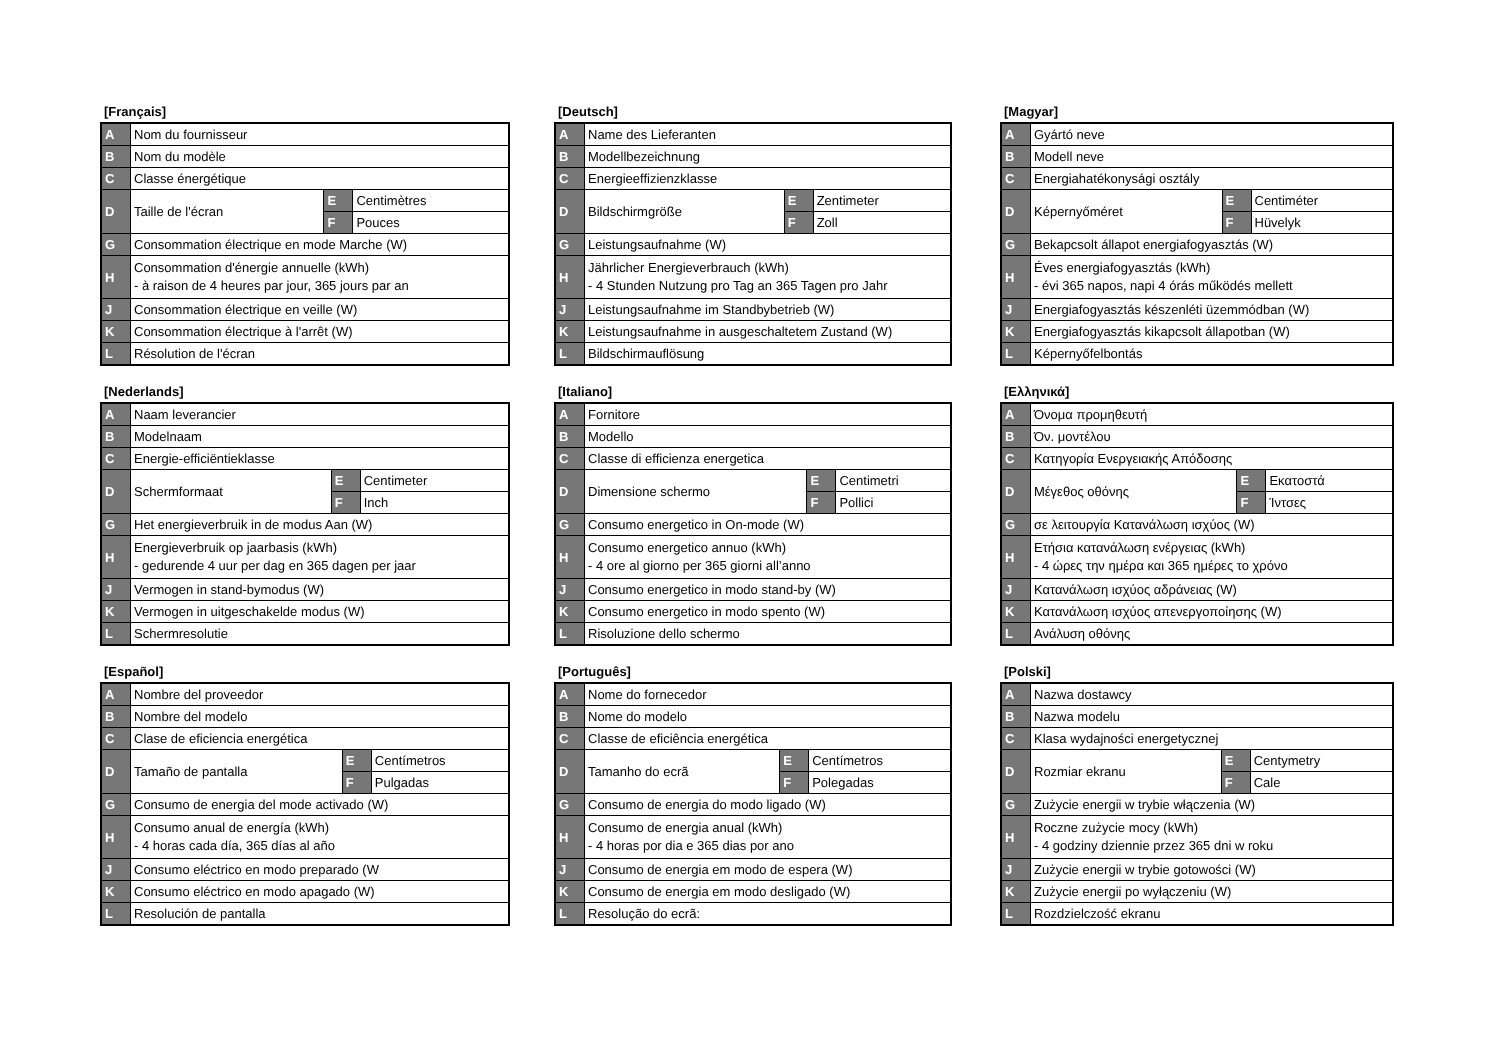[Français]
| A | Nom du fournisseur | | |
| B | Nom du modèle | | |
| C | Classe énergétique | | |
| D | Taille de l'écran | E | Centimètres |
| | | F | Pouces |
| G | Consommation électrique en mode Marche (W) | | |
| H | Consommation d'énergie annuelle (kWh) - à raison de 4 heures par jour, 365 jours par an | | |
| J | Consommation électrique en veille (W) | | |
| K | Consommation électrique à l'arrêt (W) | | |
| L | Résolution de l'écran | | |
[Deutsch]
| A | Name des Lieferanten | | |
| B | Modellbezeichnung | | |
| C | Energieeffizienzklasse | | |
| D | Bildschirmgröße | E | Zentimeter |
| | | F | Zoll |
| G | Leistungsaufnahme (W) | | |
| H | Jährlicher Energieverbrauch (kWh) - 4 Stunden Nutzung pro Tag an 365 Tagen pro Jahr | | |
| J | Leistungsaufnahme im Standbybetrieb (W) | | |
| K | Leistungsaufnahme in ausgeschaltetem Zustand (W) | | |
| L | Bildschirmauflösung | | |
[Magyar]
| A | Gyártó neve | | |
| B | Modell neve | | |
| C | Energiahatékonysági osztály | | |
| D | Képernyőméret | E | Centiméter |
| | | F | Hüvelyk |
| G | Bekapcsolt állapot energiafogyasztás (W) | | |
| H | Éves energiafogyasztás (kWh) - évi 365 napos, napi 4 órás működés mellett | | |
| J | Energiafogyasztás készenléti üzemmódban (W) | | |
| K | Energiafogyasztás kikapcsolt állapotban (W) | | |
| L | Képernyőfelbontás | | |
[Nederlands]
| A | Naam leverancier | | |
| B | Modelnaam | | |
| C | Energie-efficiëntieklasse | | |
| D | Schermformaat | E | Centimeter |
| | | F | Inch |
| G | Het energieverbruik in de modus Aan (W) | | |
| H | Energieverbruik op jaarbasis (kWh) - gedurende 4 uur per dag en 365 dagen per jaar | | |
| J | Vermogen in stand-bymodus (W) | | |
| K | Vermogen in uitgeschakelde modus (W) | | |
| L | Schermresolutie | | |
[Italiano]
| A | Fornitore | | |
| B | Modello | | |
| C | Classe di efficienza energetica | | |
| D | Dimensione schermo | E | Centimetri |
| | | F | Pollici |
| G | Consumo energetico in On-mode (W) | | |
| H | Consumo energetico annuo (kWh) - 4 ore al giorno per 365 giorni all’anno | | |
| J | Consumo energetico in modo stand-by (W) | | |
| K | Consumo energetico in modo spento (W) | | |
| L | Risoluzione dello schermo | | |
[Ελληνικά]
| A | Όνομα προμηθευτή | | |
| B | Όν. μοντέλου | | |
| C | Κατηγορία Ενεργειακής Απόδοσης | | |
| D | Μέγεθος οθόνης | E | Εκατοστά |
| | | F | Ίντσες |
| G | σε λειτουργία Κατανάλωση ισχύος (W) | | |
| H | Ετήσια κατανάλωση ενέργειας (kWh) - 4 ώρες την ημέρα και 365 ημέρες το χρόνο | | |
| J | Κατανάλωση ισχύος αδράνειας (W) | | |
| K | Κατανάλωση ισχύος απενεργοποίησης (W) | | |
| L | Ανάλυση οθόνης | | |
[Español]
| A | Nombre del proveedor | | |
| B | Nombre del modelo | | |
| C | Clase de eficiencia energética | | |
| D | Tamaño de pantalla | E | Centímetros |
| | | F | Pulgadas |
| G | Consumo de energia del mode activado (W) | | |
| H | Consumo anual de energía (kWh) - 4 horas cada día, 365 días al año | | |
| J | Consumo eléctrico en modo preparado (W | | |
| K | Consumo eléctrico en modo apagado (W) | | |
| L | Resolución de pantalla | | |
[Português]
| A | Nome do fornecedor | | |
| B | Nome do modelo | | |
| C | Classe de eficiência energética | | |
| D | Tamanho do ecrã | E | Centímetros |
| | | F | Polegadas |
| G | Consumo de energia do modo ligado (W) | | |
| H | Consumo de energia anual (kWh) - 4 horas por dia e 365 dias por ano | | |
| J | Consumo de energia em modo de espera (W) | | |
| K | Consumo de energia em modo desligado (W) | | |
| L | Resolução do ecrã: | | |
[Polski]
| A | Nazwa dostawcy | | |
| B | Nazwa modelu | | |
| C | Klasa wydajności energetycznej | | |
| D | Rozmiar ekranu | E | Centymetry |
| | | F | Cale |
| G | Zużycie energii w trybie włączenia (W) | | |
| H | Roczne zużycie mocy (kWh) - 4 godziny dziennie przez 365 dni w roku | | |
| J | Zużycie energii w trybie gotowości (W) | | |
| K | Zużycie energii po wyłączeniu (W) | | |
| L | Rozdzielczość ekranu | | |